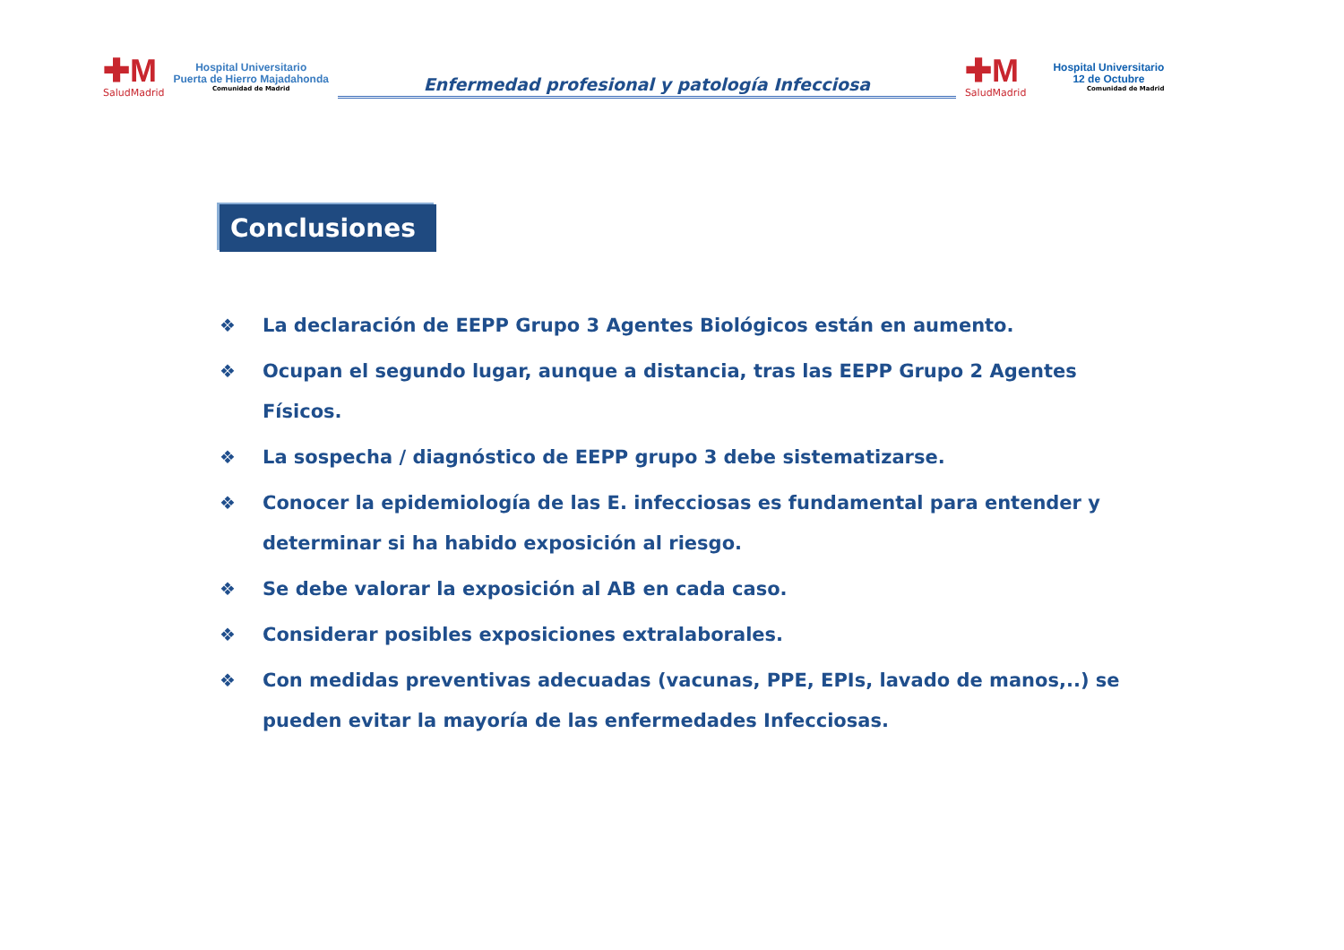✚M
SaludMadrid
Hospital Universitario
Puerta de Hierro Majadahonda
Comunidad de Madrid
Enfermedad profesional y patología Infecciosa
✚M
SaludMadrid
Hospital Universitario
12 de Octubre
Comunidad de Madrid
Conclusiones
❖ La declaración de EEPP Grupo 3 Agentes Biológicos están en aumento.
❖ Ocupan el segundo lugar, aunque a distancia, tras las EEPP Grupo 2 Agentes Físicos.
❖ La sospecha / diagnóstico de EEPP grupo 3 debe sistematizarse.
❖ Conocer la epidemiología de las E. infecciosas es fundamental para entender y determinar si ha habido exposición al riesgo.
❖ Se debe valorar la exposición al AB en cada caso.
❖ Considerar posibles exposiciones extralaborales.
❖ Con medidas preventivas adecuadas (vacunas, PPE, EPIs, lavado de manos,..) se pueden evitar la mayoría de las enfermedades Infecciosas.